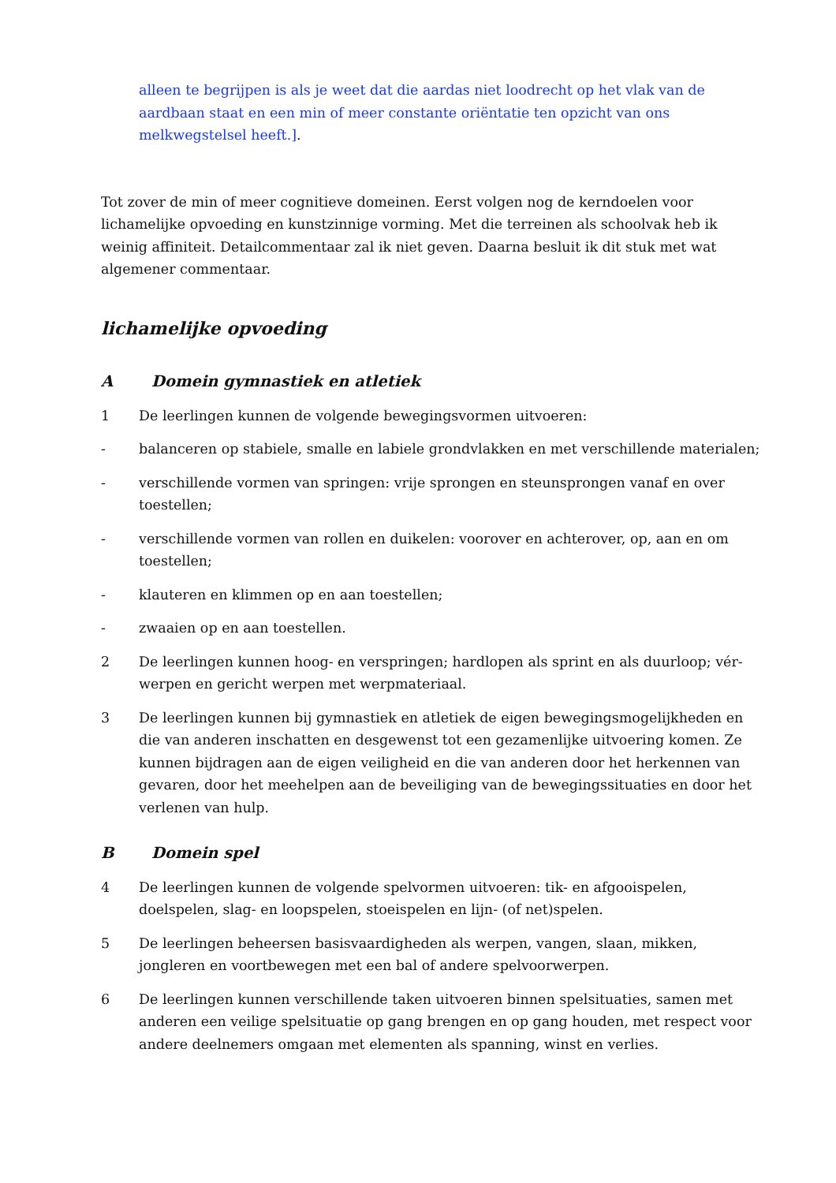alleen te begrijpen is als je weet dat die aardas niet loodrecht op het vlak van de aardbaan staat en een min of meer constante oriëntatie ten opzicht van ons melkwegstelsel heeft.].
Tot zover de min of meer cognitieve domeinen. Eerst volgen nog de kerndoelen voor lichamelijke opvoeding en kunstzinnige vorming. Met die terreinen als schoolvak heb ik weinig affiniteit. Detailcommentaar zal ik niet geven. Daarna besluit ik dit stuk met wat algemener commentaar.
lichamelijke opvoeding
A Domein gymnastiek en atletiek
1 De leerlingen kunnen de volgende bewegingsvormen uitvoeren:
- balanceren op stabiele, smalle en labiele grondvlakken en met verschillende materialen;
- verschillende vormen van springen: vrije sprongen en steunsprongen vanaf en over toestellen;
- verschillende vormen van rollen en duikelen: voorover en achterover, op, aan en om toestellen;
- klauteren en klimmen op en aan toestellen;
- zwaaien op en aan toestellen.
2 De leerlingen kunnen hoog- en verspringen; hardlopen als sprint en als duurloop; vér-werpen en gericht werpen met werpmateriaal.
3 De leerlingen kunnen bij gymnastiek en atletiek de eigen bewegingsmogelijkheden en die van anderen inschatten en desgewenst tot een gezamenlijke uitvoering komen. Ze kunnen bijdragen aan de eigen veiligheid en die van anderen door het herkennen van gevaren, door het meehelpen aan de beveiliging van de bewegingssituaties en door het verlenen van hulp.
B Domein spel
4 De leerlingen kunnen de volgende spelvormen uitvoeren: tik- en afgooispelen, doelspelen, slag- en loopspelen, stoeispelen en lijn- (of net)spelen.
5 De leerlingen beheersen basisvaardigheden als werpen, vangen, slaan, mikken, jongleren en voortbewegen met een bal of andere spelvoorwerpen.
6 De leerlingen kunnen verschillende taken uitvoeren binnen spelsituaties, samen met anderen een veilige spelsituatie op gang brengen en op gang houden, met respect voor andere deelnemers omgaan met elementen als spanning, winst en verlies.